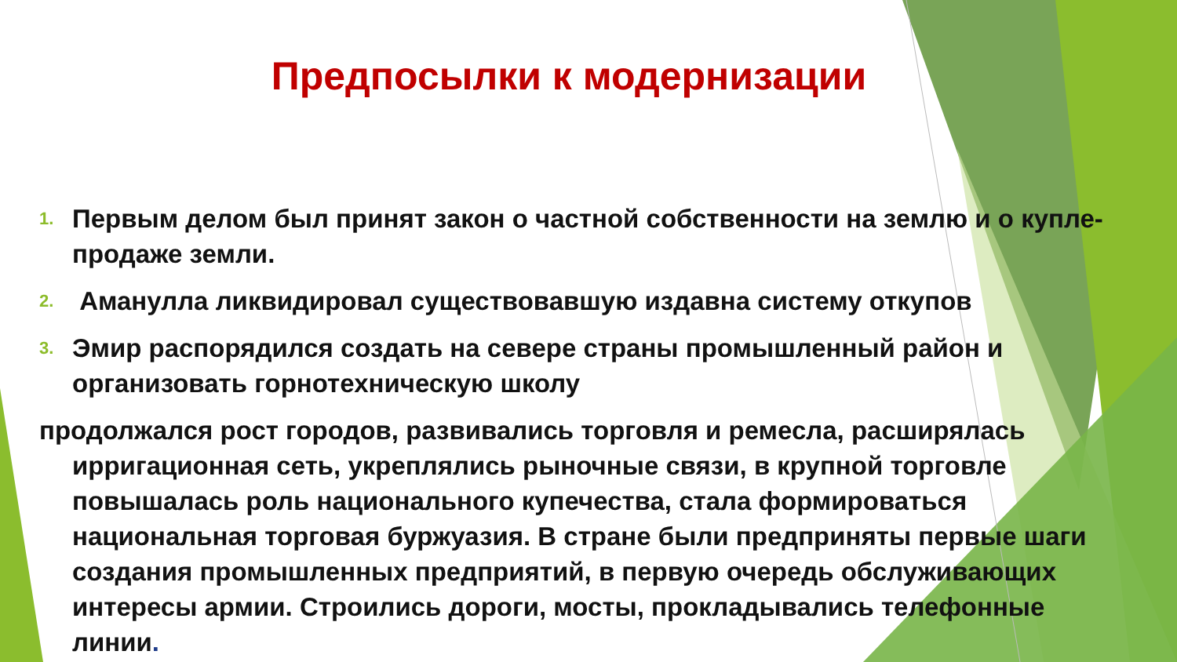Предпосылки к модернизации
1. Первым делом был принят закон о частной собственности на землю и о купле-продаже земли.
2. Аманулла ликвидировал существовавшую издавна систему откупов
3. Эмир распорядился создать на севере страны промышленный район и организовать горнотехническую школу
продолжался рост городов, развивались торговля и ремесла, расширялась
ирригационная сеть, укреплялись рыночные связи, в крупной торговле повышалась роль национального купечества, стала формироваться национальная торговая буржуазия. В стране были предприняты первые шаги создания промышленных предприятий, в первую очередь обслуживающих интересы армии. Строились дороги, мосты, прокладывались телефонные линии.